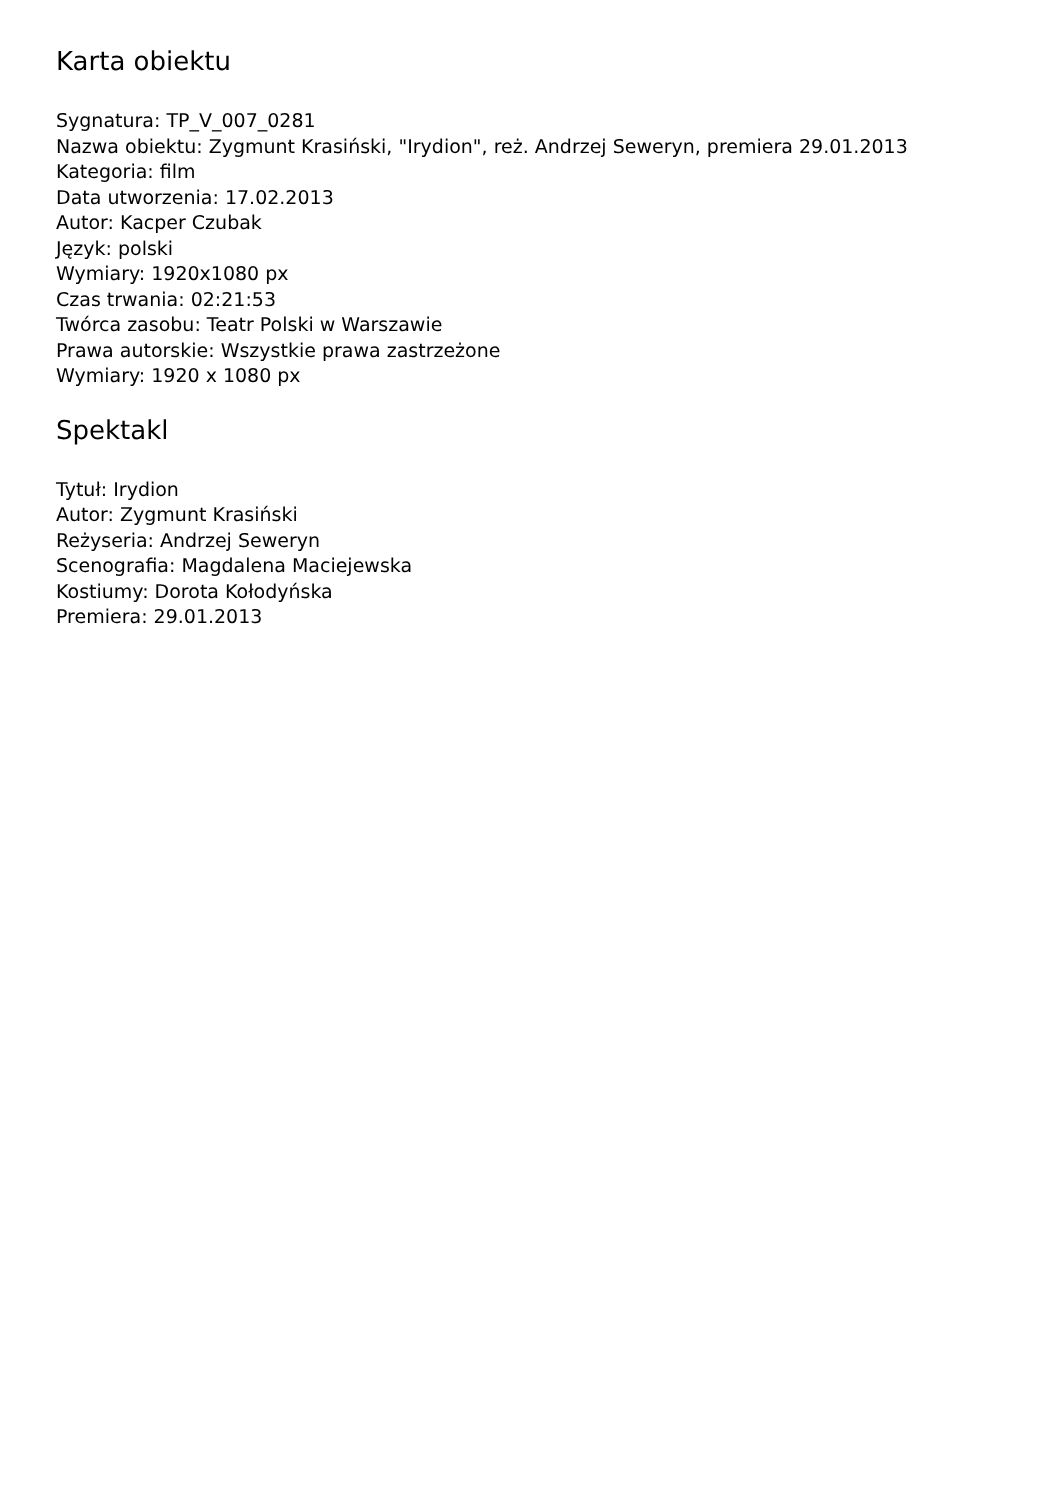Karta obiektu
Sygnatura: TP_V_007_0281
Nazwa obiektu: Zygmunt Krasiński, "Irydion", reż. Andrzej Seweryn, premiera 29.01.2013
Kategoria: film
Data utworzenia: 17.02.2013
Autor: Kacper Czubak
Język: polski
Wymiary: 1920x1080 px
Czas trwania: 02:21:53
Twórca zasobu: Teatr Polski w Warszawie
Prawa autorskie: Wszystkie prawa zastrzeżone
Wymiary: 1920 x 1080 px
Spektakl
Tytuł: Irydion
Autor: Zygmunt Krasiński
Reżyseria: Andrzej Seweryn
Scenografia: Magdalena Maciejewska
Kostiumy: Dorota Kołodyńska
Premiera: 29.01.2013